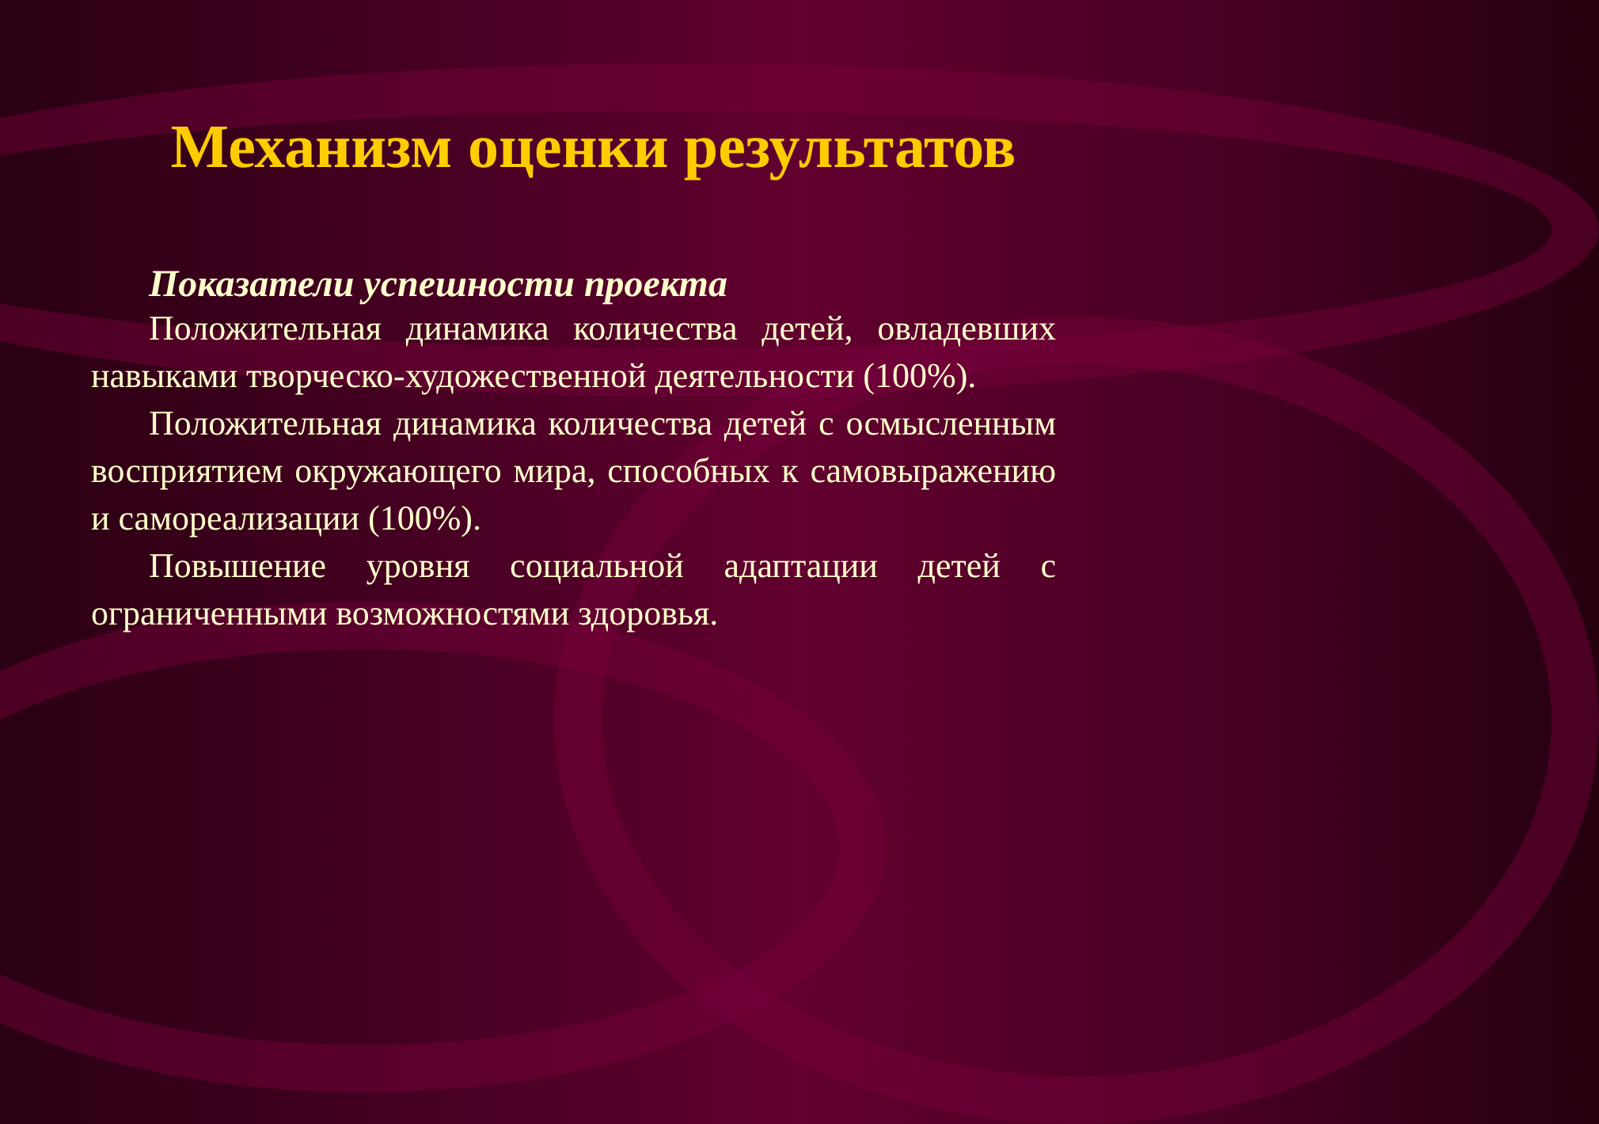Механизм оценки результатов
Показатели успешности проекта
Положительная динамика количества детей, овладевших навыками творческо-художественной деятельности (100%).
Положительная динамика количества детей с осмысленным восприятием окружающего мира, способных к самовыражению и самореализации (100%).
Повышение уровня социальной адаптации детей с ограниченными возможностями здоровья.